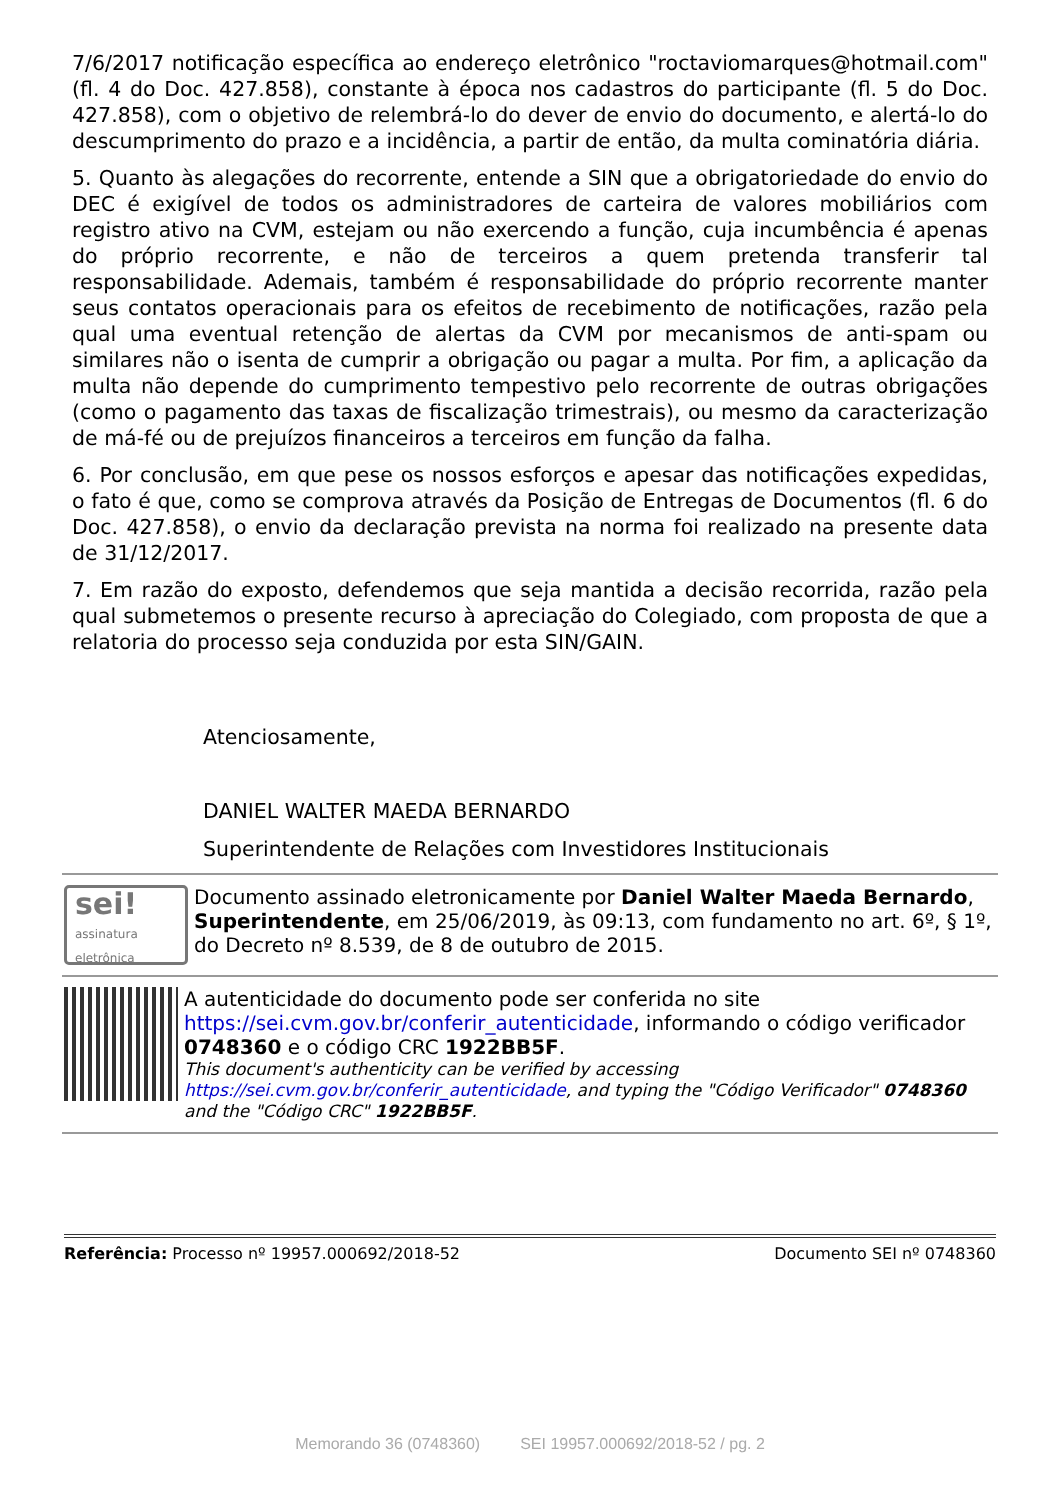7/6/2017 notificação específica ao endereço eletrônico "roctaviomarques@hotmail.com" (fl. 4 do Doc. 427.858), constante à época nos cadastros do participante (fl. 5 do Doc. 427.858), com o objetivo de relembrá-lo do dever de envio do documento, e alertá-lo do descumprimento do prazo e a incidência, a partir de então, da multa cominatória diária.
5. Quanto às alegações do recorrente, entende a SIN que a obrigatoriedade do envio do DEC é exigível de todos os administradores de carteira de valores mobiliários com registro ativo na CVM, estejam ou não exercendo a função, cuja incumbência é apenas do próprio recorrente, e não de terceiros a quem pretenda transferir tal responsabilidade. Ademais, também é responsabilidade do próprio recorrente manter seus contatos operacionais para os efeitos de recebimento de notificações, razão pela qual uma eventual retenção de alertas da CVM por mecanismos de anti-spam ou similares não o isenta de cumprir a obrigação ou pagar a multa. Por fim, a aplicação da multa não depende do cumprimento tempestivo pelo recorrente de outras obrigações (como o pagamento das taxas de fiscalização trimestrais), ou mesmo da caracterização de má-fé ou de prejuízos financeiros a terceiros em função da falha.
6. Por conclusão, em que pese os nossos esforços e apesar das notificações expedidas, o fato é que, como se comprova através da Posição de Entregas de Documentos (fl. 6 do Doc. 427.858), o envio da declaração prevista na norma foi realizado na presente data de 31/12/2017.
7. Em razão do exposto, defendemos que seja mantida a decisão recorrida, razão pela qual submetemos o presente recurso à apreciação do Colegiado, com proposta de que a relatoria do processo seja conduzida por esta SIN/GAIN.
Atenciosamente,
DANIEL WALTER MAEDA BERNARDO
Superintendente de Relações com Investidores Institucionais
sei!
assinatura eletrônica
Documento assinado eletronicamente por Daniel Walter Maeda Bernardo, Superintendente, em 25/06/2019, às 09:13, com fundamento no art. 6º, § 1º, do Decreto nº 8.539, de 8 de outubro de 2015.
A autenticidade do documento pode ser conferida no site https://sei.cvm.gov.br/conferir_autenticidade, informando o código verificador 0748360 e o código CRC 1922BB5F.
This document's authenticity can be verified by accessing https://sei.cvm.gov.br/conferir_autenticidade, and typing the "Código Verificador" 0748360 and the "Código CRC" 1922BB5F.
Referência: Processo nº 19957.000692/2018-52 Documento SEI nº 0748360
Memorando 36 (0748360) SEI 19957.000692/2018-52 / pg. 2